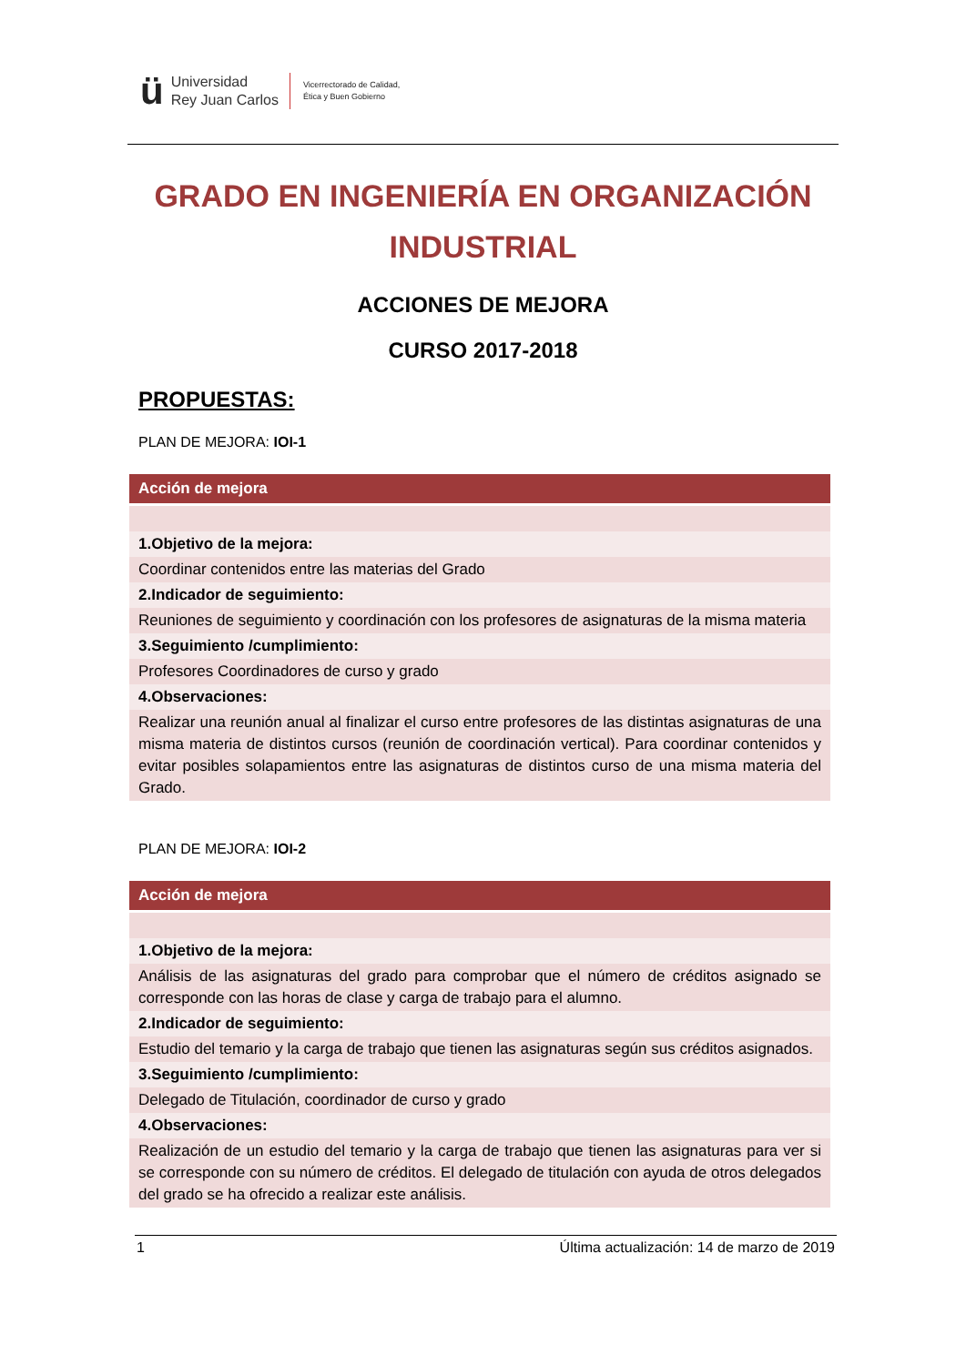ü
Universidad
Rey Juan Carlos
Vicerrectorado de Calidad,
Ética y Buen Gobierno
GRADO EN INGENIERÍA EN ORGANIZACIÓN INDUSTRIAL
ACCIONES DE MEJORA
CURSO 2017-2018
PROPUESTAS:
PLAN DE MEJORA: IOI-1
| Acción de mejora |
| --- |
| 1.Objetivo de la mejora: |
| Coordinar contenidos entre las materias del Grado |
| 2.Indicador de seguimiento: |
| Reuniones de seguimiento y coordinación con los profesores de asignaturas de la misma materia |
| 3.Seguimiento /cumplimiento: |
| Profesores Coordinadores de curso y grado |
| 4.Observaciones: |
| Realizar una reunión anual al finalizar el curso entre profesores de las distintas asignaturas de una misma materia de distintos cursos (reunión de coordinación vertical). Para coordinar contenidos y evitar posibles solapamientos entre las asignaturas de distintos curso de una misma materia del Grado. |
PLAN DE MEJORA: IOI-2
| Acción de mejora |
| --- |
| 1.Objetivo de la mejora: |
| Análisis de las asignaturas del grado para comprobar que el número de créditos asignado se corresponde con las horas de clase y carga de trabajo para el alumno. |
| 2.Indicador de seguimiento: |
| Estudio del temario y la carga de trabajo que tienen las asignaturas según sus créditos asignados. |
| 3.Seguimiento /cumplimiento: |
| Delegado de Titulación, coordinador de curso y grado |
| 4.Observaciones: |
| Realización de un estudio del temario y la carga de trabajo que tienen las asignaturas para ver si se corresponde con su número de créditos. El delegado de titulación con ayuda de otros delegados del grado se ha ofrecido a realizar este análisis. |
1 Última actualización: 14 de marzo de 2019